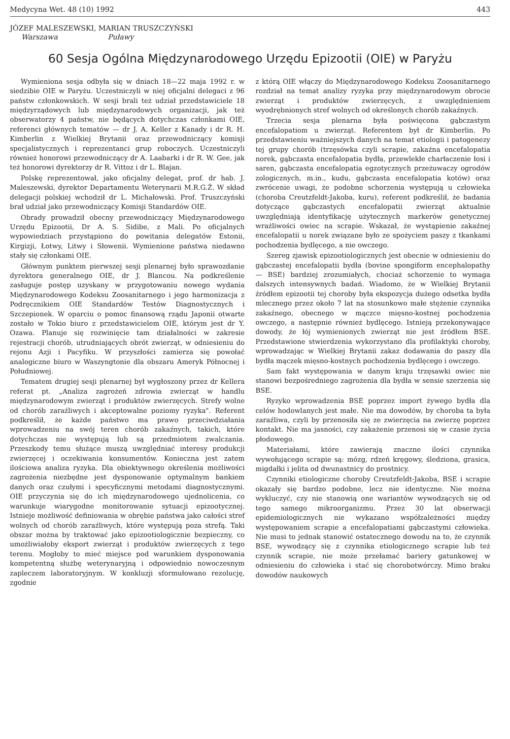Medycyna Wet. 48 (10) 1992 443
JÓZEF MALESZEWSKI, MARIAN TRUSZCZYŃSKI
Warszawa Puławy
60 Sesja Ogólna Międzynarodowego Urzędu Epizootii (OIE) w Paryżu
Wymieniona sesja odbyła się w dniach 18—22 maja 1992 r. w siedzibie OIE w Paryżu. Uczestniczyli w niej oficjalni delegaci z 96 państw członkowskich. W sesji brali też udział przedstawiciele 18 międzyrządowych lub międzynarodowych organizacji, jak też obserwatorzy 4 państw, nie będących dotychczas członkami OIE, referenci głównych tematów — dr J. A. Keller z Kanady i dr R. H. Kimberlin z Wielkiej Brytanii oraz przewodniczący komisji specjalistycznych i reprezentanci grup roboczych. Uczestniczyli również honorowi przewodniczący dr A. Laabarki i dr R. W. Gee, jak też honorowi dyrektorzy dr R. Vittoz i dr L. Blajan.
Polskę reprezentował, jako oficjalny delegat, prof. dr hab. J. Maleszewski, dyrektor Departamentu Weterynarii M.R.G.Ż. W skład delegacji polskiej wchodził dr L. Michałowski. Prof. Truszczyński brał udział jako przewodniczący Komisji Standardów OIE.
Obrady prowadził obecny przewodniczący Międzynarodowego Urzędu Epizootii, Dr A. S. Sidibe, z Mali. Po oficjalnych wypowiedziach przystąpiono do powitania delegatów Estonii, Kirgizji, Łotwy, Litwy i Słowenii. Wymienione państwa niedawno stały się członkami OIE.
Głównym punktem pierwszej sesji plenarnej było sprawozdanie dyrektora generalnego OIE, dr J. Blancou. Na podkreślenie zasługuje postęp uzyskany w przygotowaniu nowego wydania Międzynarodowego Kodeksu Zoosanitarnego i jego harmonizacja z Podręcznikiem OIE Standardów Testów Diagnostycznych i Szczepionek. W oparciu o pomoc finansową rządu Japonii otwarte zostało w Tokio biuro z przedstawicielem OIE, którym jest dr Y. Ozawa. Planuje się rozwinięcie tam działalności w zakresie rejestracji chorób, utrudniających obrót zwierząt, w odniesieniu do rejonu Azji i Pacyfiku. W przyszłości zamierza się powołać analogiczne biuro w Waszyngtonie dla obszaru Ameryk Północnej i Południowej.
Tematem drugiej sesji plenarnej był wygłoszony przez dr Kellera referat pt. „Analiza zagrożeń zdrowia zwierząt w handlu międzynarodowym zwierząt i produktów zwierzęcych. Strefy wolne od chorób zaraźliwych i akceptowalne poziomy ryzyka". Referent podkreślił, że każde państwo ma prawo przeciwdziałania wprowadzeniu na swój teren chorób zakaźnych, takich, które dotychczas nie występują lub są przedmiotem zwalczania. Przeszkody temu służące muszą uwzględniać interesy produkcji zwierzęcej i oczekiwania konsumentów. Konieczna jest zatem ilościowa analiza ryzyka. Dla obiektywnego określenia możliwości zagrożenia niezbędne jest dysponowanie optymalnym bankiem danych oraz czułymi i specyficznymi metodami diagnostycznymi. OIE przyczynia się do ich międzynarodowego ujednolicenia, co warunkuje wiarygodne monitorowanie sytuacji epizootycznej. Istnieje możliwość definiowania w obrębie państwa jako całości stref wolnych od chorób zaraźliwych, które występują poza strefą. Taki obszar można by traktować jako epizootiologicznie bezpieczny, co umożliwiałoby eksport zwierząt i produktów zwierzęcych z tego terenu. Mogłoby to mieć miejsce pod warunkiem dysponowania kompetentną służbę weterynaryjną i odpowiednio nowoczesnym zapleczem laboratoryjnym. W konkluzji sformułowano rezolucję, zgodnie
z którą OIE włączy do Międzynarodowego Kodeksu Zoosanitarnego rozdział na temat analizy ryzyka przy międzynarodowym obrocie zwierząt i produktów zwierzęcych, z uwzględnieniem wyodrębnionych stref wolnych od określonych chorób zakaźnych.
Trzecia sesja plenarna była poświęcona gąbczastym encefalopatiom u zwierząt. Referentem był dr Kimberlin. Po przedstawieniu ważniejszych danych na temat etiologii i patogenezy tej grupy chorób (trzęsówka czyli scrapie, zakaźna encefalopatia norek, gąbczasta encefalopatia bydła, przewlekłe charłaczenie łosi i saren, gąbczasta encefalopatia egzotycznych przeżuwaczy ogrodów zologicznych, m.in., kudu, gąbczasta encefalopatia kotów) oraz zwrócenie uwagi, że podobne schorzenia występują u człowieka (choroba Creutzfeldt-Jakoba, kuru), referent podkreślił, że badania dotyczące gąbczastych encefalopatii zwierząt aktualnie uwzględniają identyfikację użytecznych markerów genetycznej wrażliwości owiec na scrapie. Wskazał, że wystąpienie zakaźnej encefalopatii u norek związane było ze spożyciem paszy z tkankami pochodzenia bydlęcego, a nie owczego.
Szereg zjawisk epizootiologicznych jest obecnie w odniesieniu do gąbczastej encefalopatii bydła (bovine spongiform encephalopathy — BSE) bardziej zrozumiałych, chociaż schorzenie to wymaga dalszych intensywnych badań. Wiadomo, że w Wielkiej Brytanii źródłem epizootii tej choroby była ekspozycja dużego odsetka bydła mlecznego przez około 7 lat na stosunkowo małe stężenie czynnika zakaźnego, obecnego w mączce mięsno-kostnej pochodzenia owczego, a następnie również bydlęcego. Istnieją przekonywające dowody, że łój wymienionych zwierząt nie jest źródłem BSE. Przedstawione stwierdzenia wykorzystano dla profilaktyki choroby, wprowadzając w Wielkiej Brytanii zakaz dodawania do paszy dla bydła mączek mięsno-kostnych pochodzenia bydlęcego i owczego.
Sam fakt występowania w danym kraju trzęsawki owiec nie stanowi bezpośredniego zagrożenia dla bydła w sensie szerzenia się BSE.
Ryzyko wprowadzenia BSE poprzez import żywego bydła dla celów hodowlanych jest małe. Nie ma dowodów, by choroba ta była zaraźliwa, czyli by przenosiła się ze zwierzęcia na zwierzę poprzez kontakt. Nie ma jasności, czy zakażenie przenosi się w czasie życia płodowego.
Materiałami, które zawierają znaczne ilości czynnika wywołującego scrapie są: mózg, rdzeń kręgowy, śledziona, grasica, migdałki i jelita od dwunastnicy do prostnicy.
Czynniki etiologiczne choroby Creutzfeldt-Jakoba, BSE i scrapie okazały się bardzo podobne, lecz nie identyczne. Nie można wykluczyć, czy nie stanowią one wariantów wywodzących się od tego samego mikroorganizmu. Przez 30 lat obserwacji epidemiologicznych nie wykazano współzależności między występowaniem scrapie a encefalopatiami gąbczastymi człowieka. Nie musi to jednak stanowić ostatecznego dowodu na to, że czynnik BSE, wywodzący się z czynnika etiologicznego scrapie lub też czynnik scrapie, nie może przełamać bariery gatunkowej w odniesieniu do człowieka i stać się chorobotwórczy. Mimo braku dowodów naukowych